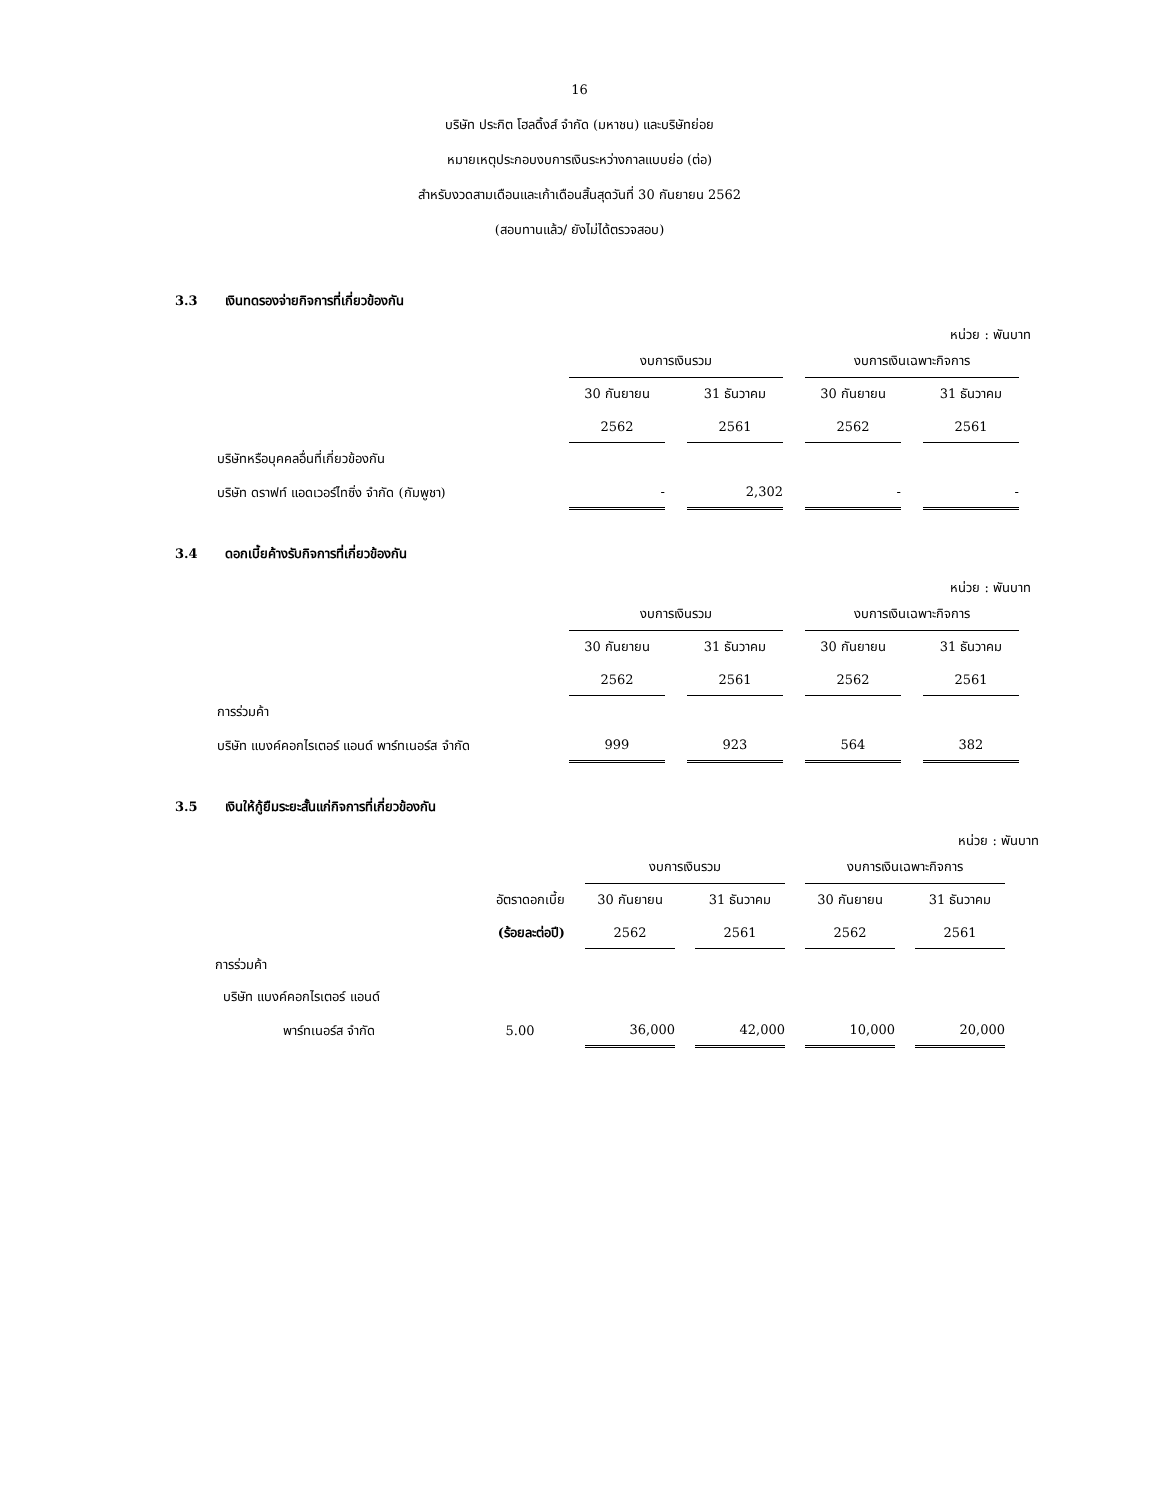16
บริษัท ประกิต โฮลดิ้งส์ จำกัด (มหาชน) และบริษัทย่อย
หมายเหตุประกอบงบการเงินระหว่างกาลแบบย่อ (ต่อ)
สำหรับงวดสามเดือนและเก้าเดือนสิ้นสุดวันที่ 30 กันยายน 2562
(สอบทานแล้ว/ ยังไม่ได้ตรวจสอบ)
3.3 เงินทดรองจ่ายกิจการที่เกี่ยวข้องกัน
หน่วย : พันบาท
| | งบการเงินรวม | | งบการเงินเฉพาะกิจการ | |
| --- | --- | --- | --- | --- |
| | 30 กันยายน | 31 ธันวาคม | 30 กันยายน | 31 ธันวาคม |
| | 2562 | 2561 | 2562 | 2561 |
| บริษัทหรือบุคคลอื่นที่เกี่ยวข้องกัน | | | | |
| บริษัท ดราฟท์ แอดเวอร์ไทซิ่ง จำกัด (กัมพูชา) | - | 2,302 | - | - |
3.4 ดอกเบี้ยค้างรับกิจการที่เกี่ยวข้องกัน
หน่วย : พันบาท
| | งบการเงินรวม | | งบการเงินเฉพาะกิจการ | |
| --- | --- | --- | --- | --- |
| | 30 กันยายน | 31 ธันวาคม | 30 กันยายน | 31 ธันวาคม |
| | 2562 | 2561 | 2562 | 2561 |
| การร่วมค้า | | | | |
| บริษัท แบงค์คอกไรเตอร์ แอนด์ พาร์ทเนอร์ส จำกัด | 999 | 923 | 564 | 382 |
3.5 เงินให้กู้ยืมระยะสั้นแก่กิจการที่เกี่ยวข้องกัน
หน่วย : พันบาท
| | | งบการเงินรวม | | งบการเงินเฉพาะกิจการ | |
| --- | --- | --- | --- | --- | --- |
| | อัตราดอกเบี้ย | 30 กันยายน | 31 ธันวาคม | 30 กันยายน | 31 ธันวาคม |
| | (ร้อยละต่อปี) | 2562 | 2561 | 2562 | 2561 |
| การร่วมค้า | | | | | |
| บริษัท แบงค์คอกไรเตอร์ แอนด์ | | | | | |
| พาร์ทเนอร์ส จำกัด | 5.00 | 36,000 | 42,000 | 10,000 | 20,000 |